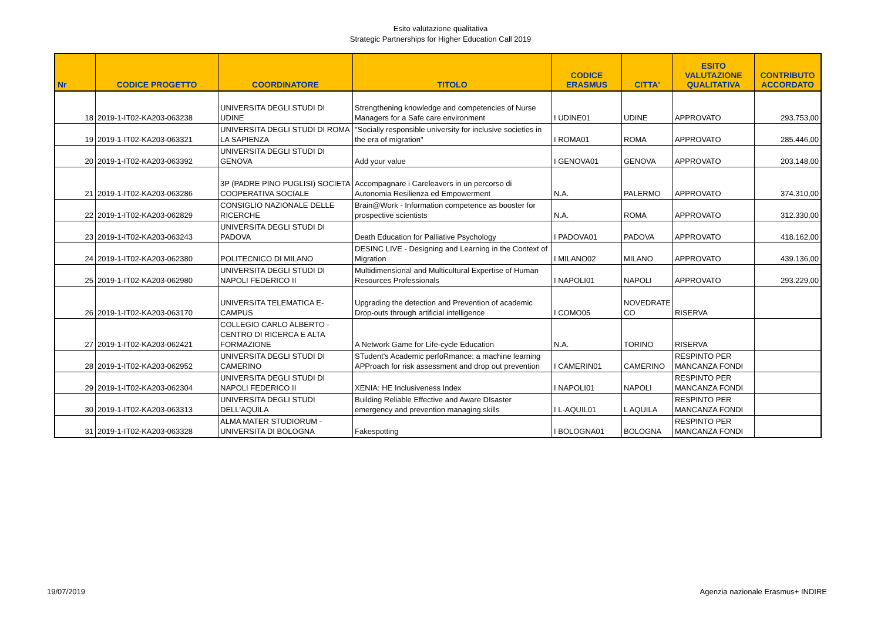Esito valutazione qualitativa
Strategic Partnerships for Higher Education Call 2019
| Nr | CODICE PROGETTO | COORDINATORE | TITOLO | CODICE ERASMUS | CITTA' | ESITO VALUTAZIONE QUALITATIVA | CONTRIBUTO ACCORDATO |
| --- | --- | --- | --- | --- | --- | --- | --- |
| 18 | 2019-1-IT02-KA203-063238 | UNIVERSITA DEGLI STUDI DI UDINE | Strengthening knowledge and competencies of Nurse Managers for a Safe care environment | I UDINE01 | UDINE | APPROVATO | 293.753,00 |
| 19 | 2019-1-IT02-KA203-063321 | UNIVERSITA DEGLI STUDI DI ROMA LA SAPIENZA | "Socially responsible university for inclusive societies in the era of migration" | I ROMA01 | ROMA | APPROVATO | 285.446,00 |
| 20 | 2019-1-IT02-KA203-063392 | UNIVERSITA DEGLI STUDI DI GENOVA | Add your value | I GENOVA01 | GENOVA | APPROVATO | 203.148,00 |
| 21 | 2019-1-IT02-KA203-063286 | 3P (PADRE PINO PUGLISI) SOCIETA COOPERATIVA SOCIALE | Accompagnare i Careleavers in un percorso di Autonomia Resilienza ed Empowerment | N.A. | PALERMO | APPROVATO | 374.310,00 |
| 22 | 2019-1-IT02-KA203-062829 | CONSIGLIO NAZIONALE DELLE RICERCHE | Brain@Work - Information competence as booster for prospective scientists | N.A. | ROMA | APPROVATO | 312.330,00 |
| 23 | 2019-1-IT02-KA203-063243 | UNIVERSITA DEGLI STUDI DI PADOVA | Death Education for Palliative Psychology | I PADOVA01 | PADOVA | APPROVATO | 418.162,00 |
| 24 | 2019-1-IT02-KA203-062380 | POLITECNICO DI MILANO | DESINC LIVE - Designing and Learning in the Context of Migration | I MILANO02 | MILANO | APPROVATO | 439.136,00 |
| 25 | 2019-1-IT02-KA203-062980 | UNIVERSITA DEGLI STUDI DI NAPOLI FEDERICO II | Multidimensional and Multicultural Expertise of Human Resources Professionals | I NAPOLI01 | NAPOLI | APPROVATO | 293.229,00 |
| 26 | 2019-1-IT02-KA203-063170 | UNIVERSITA TELEMATICA E-CAMPUS | Upgrading the detection and Prevention of academic Drop-outs through artificial intelligence | I COMO05 | NOVEDRATE CO | RISERVA | |
| 27 | 2019-1-IT02-KA203-062421 | COLLEGIO CARLO ALBERTO - CENTRO DI RICERCA E ALTA FORMAZIONE | A Network Game for Life-cycle Education | N.A. | TORINO | RISERVA | |
| 28 | 2019-1-IT02-KA203-062952 | UNIVERSITA DEGLI STUDI DI CAMERINO | STudent's Academic perfoRmance: a machine learning APProach for risk assessment and drop out prevention | I CAMERIN01 | CAMERINO | RESPINTO PER MANCANZA FONDI | |
| 29 | 2019-1-IT02-KA203-062304 | UNIVERSITA DEGLI STUDI DI NAPOLI FEDERICO II | XENIA: HE Inclusiveness Index | I NAPOLI01 | NAPOLI | RESPINTO PER MANCANZA FONDI | |
| 30 | 2019-1-IT02-KA203-063313 | UNIVERSITA DEGLI STUDI DELL'AQUILA | Building Reliable Effective and Aware DIsaster emergency and prevention managing skills | I L-AQUIL01 | L AQUILA | RESPINTO PER MANCANZA FONDI | |
| 31 | 2019-1-IT02-KA203-063328 | ALMA MATER STUDIORUM - UNIVERSITA DI BOLOGNA | Fakespotting | I BOLOGNA01 | BOLOGNA | RESPINTO PER MANCANZA FONDI | |
19/07/2019 Agenzia nazionale Erasmus+ INDIRE